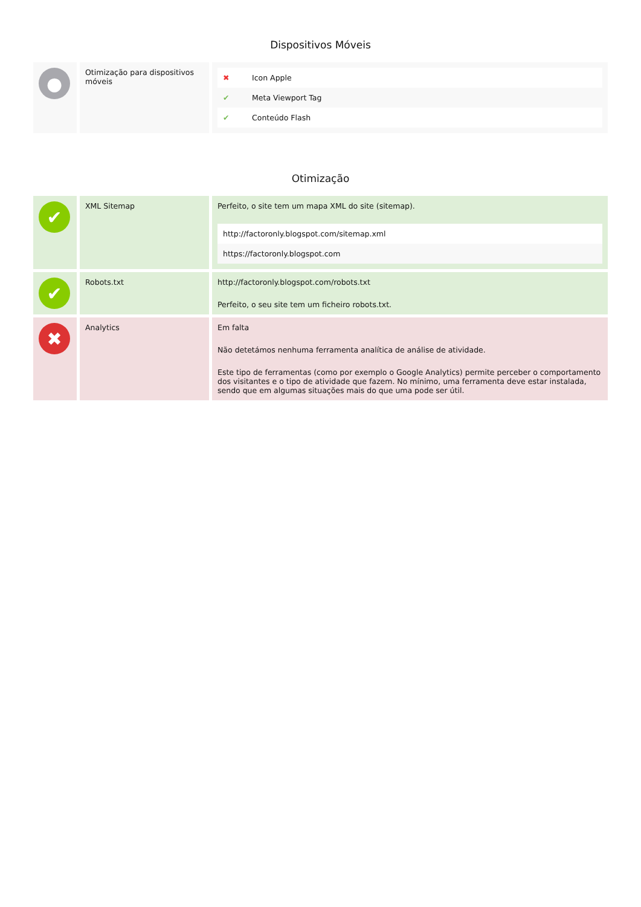Dispositivos Móveis
| ● | Otimização para dispositivos móveis | / ✖ / Icon Apple / / ✔ / Meta Viewport Tag / / ✔ / Conteúdo Flash / |
Otimização
| ✔ | XML Sitemap | Perfeito, o site tem um mapa XML do site (sitemap). / http://factoronly.blogspot.com/sitemap.xml / / https://factoronly.blogspot.com / |
| ✔ | Robots.txt | http://factoronly.blogspot.com/robots.txt Perfeito, o seu site tem um ficheiro robots.txt. |
| ✖ | Analytics | Em falta Não detetámos nenhuma ferramenta analítica de análise de atividade. Este tipo de ferramentas (como por exemplo o Google Analytics) permite perceber o comportamento dos visitantes e o tipo de atividade que fazem. No mínimo, uma ferramenta deve estar instalada, sendo que em algumas situações mais do que uma pode ser útil. |